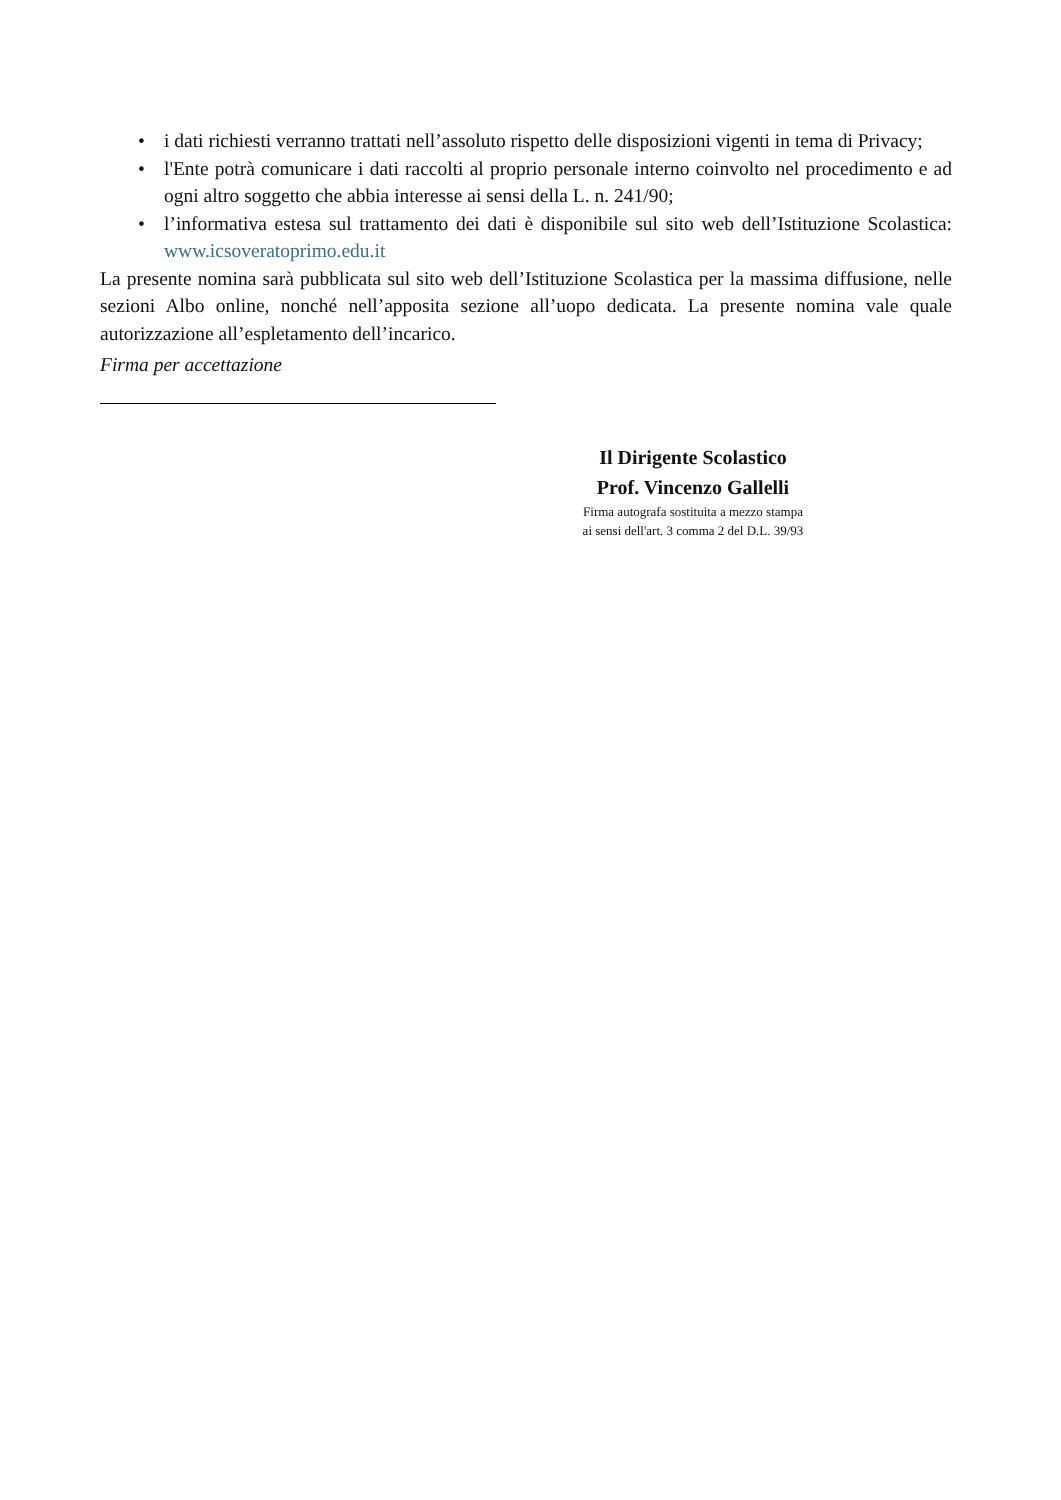• i dati richiesti verranno trattati nell’assoluto rispetto delle disposizioni vigenti in tema di Privacy;
• l'Ente potrà comunicare i dati raccolti al proprio personale interno coinvolto nel procedimento e ad ogni altro soggetto che abbia interesse ai sensi della L. n. 241/90;
• l’informativa estesa sul trattamento dei dati è disponibile sul sito web dell’Istituzione Scolastica: www.icsoveratoprimo.edu.it
La presente nomina sarà pubblicata sul sito web dell’Istituzione Scolastica per la massima diffusione, nelle sezioni Albo online, nonché nell’apposita sezione all’uopo dedicata. La presente nomina vale quale autorizzazione all’espletamento dell’incarico.
Firma per accettazione
Il Dirigente Scolastico
Prof. Vincenzo Gallelli
Firma autografa sostituita a mezzo stampa
ai sensi dell'art. 3 comma 2 del D.L. 39/93